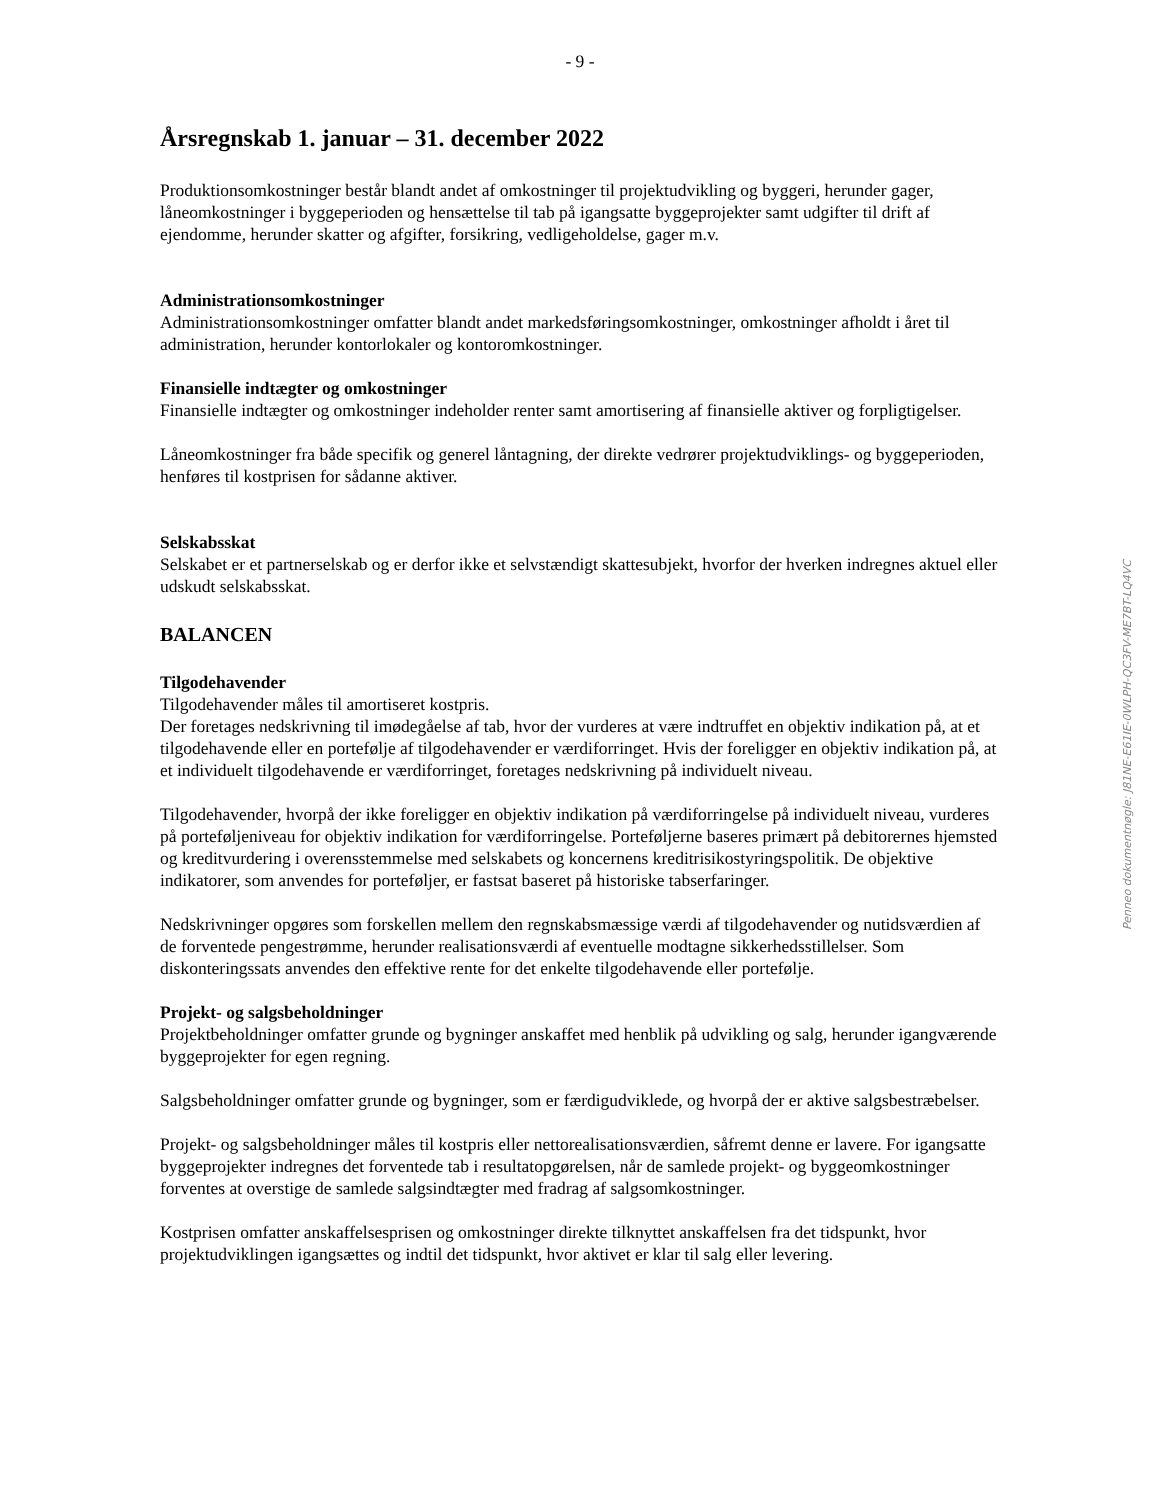- 9 -
Årsregnskab 1. januar – 31. december 2022
Produktionsomkostninger består blandt andet af omkostninger til projektudvikling og byggeri, herunder gager, låneomkostninger i byggeperioden og hensættelse til tab på igangsatte byggeprojekter samt udgifter til drift af ejendomme, herunder skatter og afgifter, forsikring, vedligeholdelse, gager m.v.
Administrationsomkostninger
Administrationsomkostninger omfatter blandt andet markedsføringsomkostninger, omkostninger afholdt i året til administration, herunder kontorlokaler og kontoromkostninger.
Finansielle indtægter og omkostninger
Finansielle indtægter og omkostninger indeholder renter samt amortisering af finansielle aktiver og forpligtigelser.
Låneomkostninger fra både specifik og generel låntagning, der direkte vedrører projektudviklings- og byggeperioden, henføres til kostprisen for sådanne aktiver.
Selskabsskat
Selskabet er et partnerselskab og er derfor ikke et selvstændigt skattesubjekt, hvorfor der hverken indregnes aktuel eller udskudt selskabsskat.
BALANCEN
Tilgodehavender
Tilgodehavender måles til amortiseret kostpris.
Der foretages nedskrivning til imødegåelse af tab, hvor der vurderes at være indtruffet en objektiv indikation på, at et tilgodehavende eller en portefølje af tilgodehavender er værdiforringet. Hvis der foreligger en objektiv indikation på, at et individuelt tilgodehavende er værdiforringet, foretages nedskrivning på individuelt niveau.
Tilgodehavender, hvorpå der ikke foreligger en objektiv indikation på værdiforringelse på individuelt niveau, vurderes på porteføljeniveau for objektiv indikation for værdiforringelse. Porteføljerne baseres primært på debitorernes hjemsted og kreditvurdering i overensstemmelse med selskabets og koncernens kreditrisikostyringspolitik. De objektive indikatorer, som anvendes for porteføljer, er fastsat baseret på historiske tabserfaringer.
Nedskrivninger opgøres som forskellen mellem den regnskabsmæssige værdi af tilgodehavender og nutidsværdien af de forventede pengestrømme, herunder realisationsværdi af eventuelle modtagne sikkerhedsstillelser. Som diskonteringssats anvendes den effektive rente for det enkelte tilgodehavende eller portefølje.
Projekt- og salgsbeholdninger
Projektbeholdninger omfatter grunde og bygninger anskaffet med henblik på udvikling og salg, herunder igangværende byggeprojekter for egen regning.
Salgsbeholdninger omfatter grunde og bygninger, som er færdigudviklede, og hvorpå der er aktive salgsbestræbelser.
Projekt- og salgsbeholdninger måles til kostpris eller nettorealisationsværdien, såfremt denne er lavere. For igangsatte byggeprojekter indregnes det forventede tab i resultatopgørelsen, når de samlede projekt- og byggeomkostninger forventes at overstige de samlede salgsindtægter med fradrag af salgsomkostninger.
Kostprisen omfatter anskaffelsesprisen og omkostninger direkte tilknyttet anskaffelsen fra det tidspunkt, hvor projektudviklingen igangsættes og indtil det tidspunkt, hvor aktivet er klar til salg eller levering.
Penneo dokumentnøgle: J81NE-E61IE-0WLPH-QC3FV-ME7BT-LQ4VC